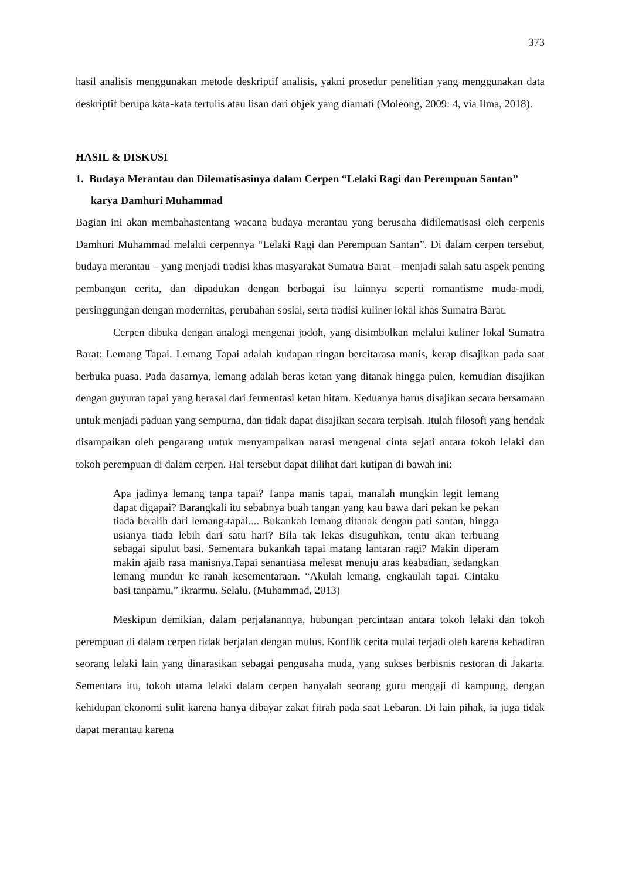373
hasil analisis menggunakan metode deskriptif analisis, yakni prosedur penelitian yang menggunakan data deskriptif berupa kata-kata tertulis atau lisan dari objek yang diamati (Moleong, 2009: 4, via Ilma, 2018).
HASIL & DISKUSI
1. Budaya Merantau dan Dilematisasinya dalam Cerpen “Lelaki Ragi dan Perempuan Santan” karya Damhuri Muhammad
Bagian ini akan membahastentang wacana budaya merantau yang berusaha didilematisasi oleh cerpenis Damhuri Muhammad melalui cerpennya “Lelaki Ragi dan Perempuan Santan”. Di dalam cerpen tersebut, budaya merantau – yang menjadi tradisi khas masyarakat Sumatra Barat – menjadi salah satu aspek penting pembangun cerita, dan dipadukan dengan berbagai isu lainnya seperti romantisme muda-mudi, persinggungan dengan modernitas, perubahan sosial, serta tradisi kuliner lokal khas Sumatra Barat.
Cerpen dibuka dengan analogi mengenai jodoh, yang disimbolkan melalui kuliner lokal Sumatra Barat: Lemang Tapai. Lemang Tapai adalah kudapan ringan bercitarasa manis, kerap disajikan pada saat berbuka puasa. Pada dasarnya, lemang adalah beras ketan yang ditanak hingga pulen, kemudian disajikan dengan guyuran tapai yang berasal dari fermentasi ketan hitam. Keduanya harus disajikan secara bersamaan untuk menjadi paduan yang sempurna, dan tidak dapat disajikan secara terpisah. Itulah filosofi yang hendak disampaikan oleh pengarang untuk menyampaikan narasi mengenai cinta sejati antara tokoh lelaki dan tokoh perempuan di dalam cerpen. Hal tersebut dapat dilihat dari kutipan di bawah ini:
Apa jadinya lemang tanpa tapai? Tanpa manis tapai, manalah mungkin legit lemang dapat digapai? Barangkali itu sebabnya buah tangan yang kau bawa dari pekan ke pekan tiada beralih dari lemang-tapai.... Bukankah lemang ditanak dengan pati santan, hingga usianya tiada lebih dari satu hari? Bila tak lekas disuguhkan, tentu akan terbuang sebagai sipulut basi. Sementara bukankah tapai matang lantaran ragi? Makin diperam makin ajaib rasa manisnya.Tapai senantiasa melesat menuju aras keabadian, sedangkan lemang mundur ke ranah kesementaraan. “Akulah lemang, engkaulah tapai. Cintaku basi tanpamu,” ikrarmu. Selalu. (Muhammad, 2013)
Meskipun demikian, dalam perjalanannya, hubungan percintaan antara tokoh lelaki dan tokoh perempuan di dalam cerpen tidak berjalan dengan mulus. Konflik cerita mulai terjadi oleh karena kehadiran seorang lelaki lain yang dinarasikan sebagai pengusaha muda, yang sukses berbisnis restoran di Jakarta. Sementara itu, tokoh utama lelaki dalam cerpen hanyalah seorang guru mengaji di kampung, dengan kehidupan ekonomi sulit karena hanya dibayar zakat fitrah pada saat Lebaran. Di lain pihak, ia juga tidak dapat merantau karena